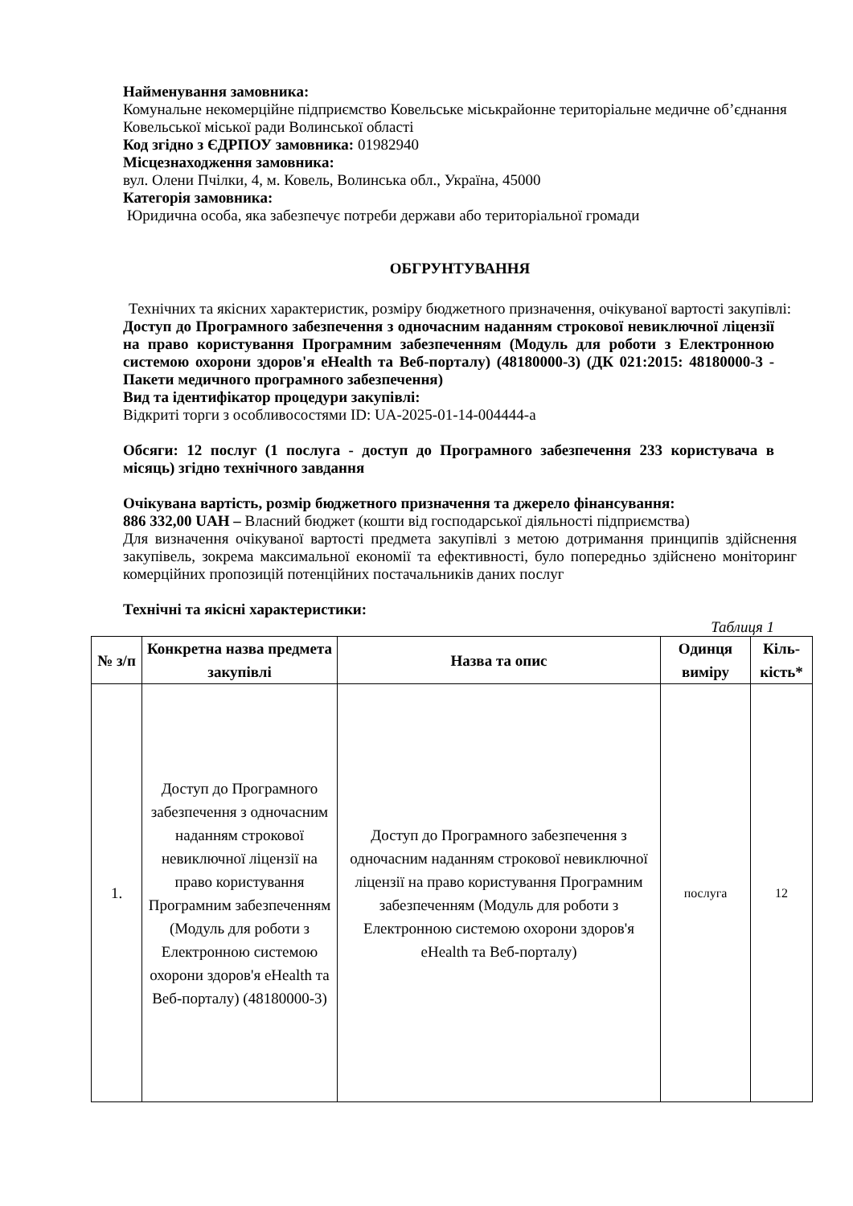Найменування замовника:
Комунальне некомерційне підприємство Ковельське міськрайонне територіальне медичне об’єднання Ковельської міської ради Волинської області
Код згідно з ЄДРПОУ замовника: 01982940
Місцезнаходження замовника:
вул. Олени Пчілки, 4, м. Ковель, Волинська обл., Україна, 45000
Категорія замовника:
Юридична особа, яка забезпечує потреби держави або територіальної громади
ОБГРУНТУВАННЯ
Технічних та якісних характеристик, розміру бюджетного призначення, очікуваної вартості закупівлі:
Доступ до Програмного забезпечення з одночасним наданням строкової невиключної ліцензії на право користування Програмним забезпеченням (Модуль для роботи з Електронною системою охорони здоров'я eHealth та Веб-порталу) (48180000-3) (ДК 021:2015: 48180000-3 - Пакети медичного програмного забезпечення)
Вид та ідентифікатор процедури закупівлі:
Відкриті торги з особливосостями ID: UA-2025-01-14-004444-a
Обсяги: 12 послуг (1 послуга - доступ до Програмного забезпечення 233 користувача в місяць) згідно технічного завдання
Очікувана вартість, розмір бюджетного призначення та джерело фінансування:
886 332,00 UAH – Власний бюджет (кошти від господарської діяльності підприємства)
Для визначення очікуваної вартості предмета закупівлі з метою дотримання принципів здійснення закупівель, зокрема максимальної економії та ефективності, було попередньо здійснено моніторинг комерційних пропозицій потенційних постачальників даних послуг
Технічні та якісні характеристики:
Таблиця 1
| № з/п | Конкретна назва предмета закупівлі | Назва та опис | Одинця виміру | Кіль-кість* |
| --- | --- | --- | --- | --- |
| 1. | Доступ до Програмного забезпечення з одночасним наданням строкової невиключної ліцензії на право користування Програмним забезпеченням (Модуль для роботи з Електронною системою охорони здоров'я eHealth та Веб-порталу) (48180000-3) | Доступ до Програмного забезпечення з одночасним наданням строкової невиключної ліцензії на право користування Програмним забезпеченням (Модуль для роботи з Електронною системою охорони здоров'я eHealth та Веб-порталу) | послуга | 12 |